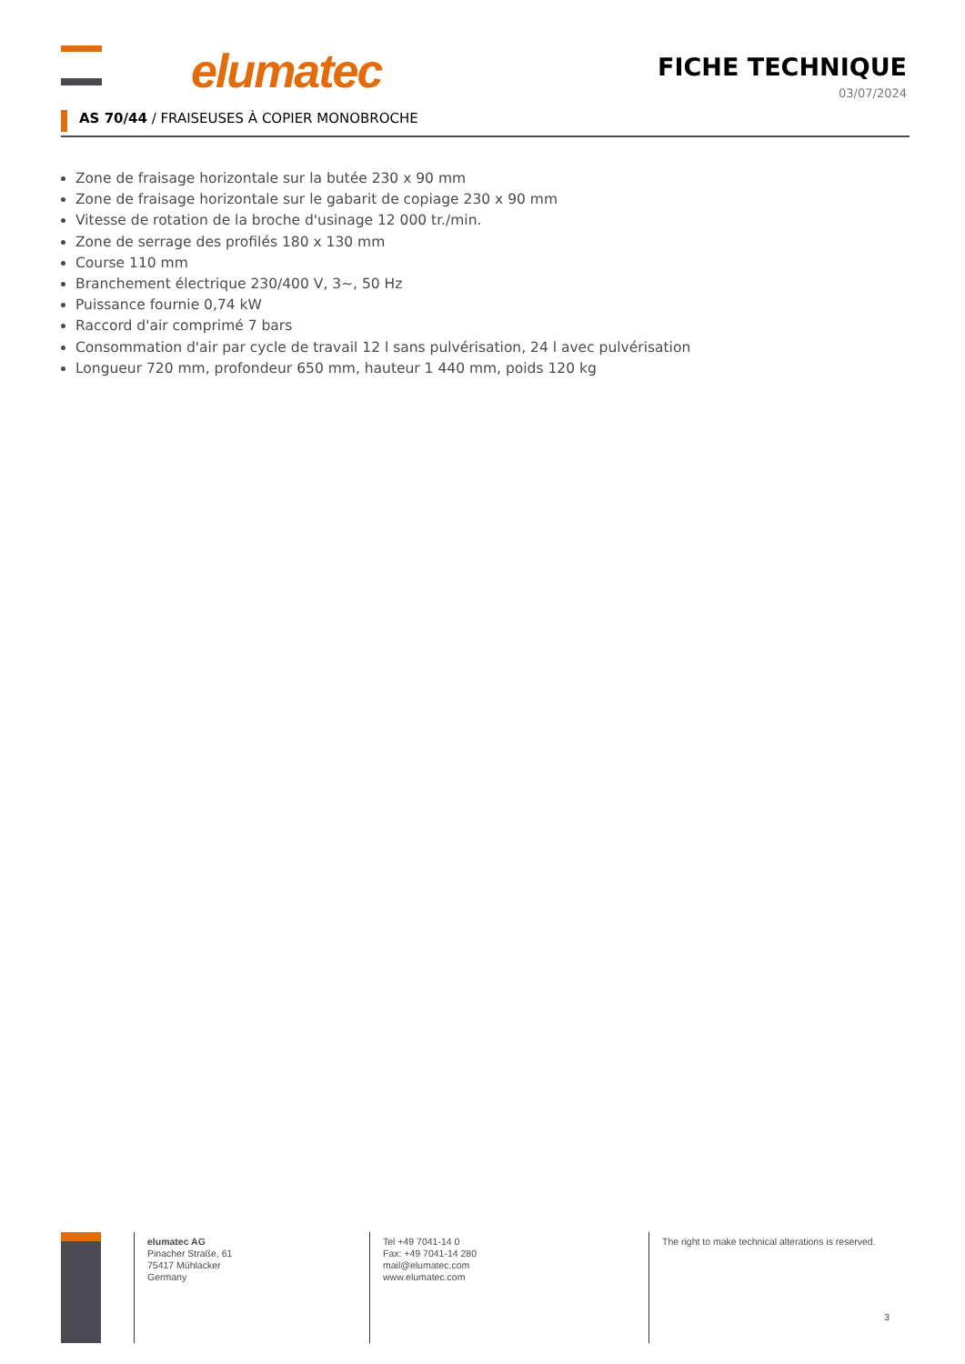elumatec
FICHE TECHNIQUE
03/07/2024
AS 70/44 / FRAISEUSES À COPIER MONOBROCHE
Zone de fraisage horizontale sur la butée 230 x 90 mm
Zone de fraisage horizontale sur le gabarit de copiage 230 x 90 mm
Vitesse de rotation de la broche d'usinage 12 000 tr./min.
Zone de serrage des profilés 180 x 130 mm
Course 110 mm
Branchement électrique 230/400 V, 3~, 50 Hz
Puissance fournie 0,74 kW
Raccord d'air comprimé 7 bars
Consommation d'air par cycle de travail 12 l sans pulvérisation, 24 l avec pulvérisation
Longueur 720 mm, profondeur 650 mm, hauteur 1 440 mm, poids 120 kg
elumatec AG
Pinacher Straße, 61
75417 Mühlacker
Germany
Tel +49 7041-14 0
Fax: +49 7041-14 280
mail@elumatec.com
www.elumatec.com
The right to make technical alterations is reserved.
3